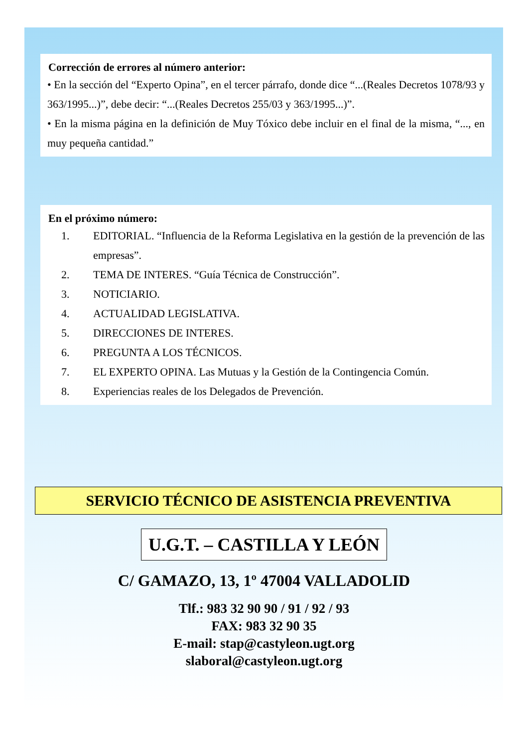Corrección de errores al número anterior:
• En la sección del “Experto Opina”, en el tercer párrafo, donde dice “...(Reales Decretos 1078/93 y 363/1995...)”, debe decir: “...(Reales Decretos 255/03 y 363/1995...)”.
• En la misma página en la definición de Muy Tóxico debe incluir en el final de la misma, “..., en muy pequeña cantidad.”
En el próximo número:
1. EDITORIAL. “Influencia de la Reforma Legislativa en la gestión de la prevención de las empresas”.
2. TEMA DE INTERES. “Guía Técnica de Construcción”.
3. NOTICIARIO.
4. ACTUALIDAD LEGISLATIVA.
5. DIRECCIONES DE INTERES.
6. PREGUNTA A LOS TÉCNICOS.
7. EL EXPERTO OPINA. Las Mutuas y la Gestión de la Contingencia Común.
8. Experiencias reales de los Delegados de Prevención.
SERVICIO TÉCNICO DE ASISTENCIA PREVENTIVA
U.G.T. – CASTILLA Y LEÓN
C/ GAMAZO, 13, 1º 47004 VALLADOLID
Tlf.: 983 32 90 90 / 91 / 92 / 93
FAX: 983 32 90 35
E-mail: stap@castyleon.ugt.org
slaboral@castyleon.ugt.org